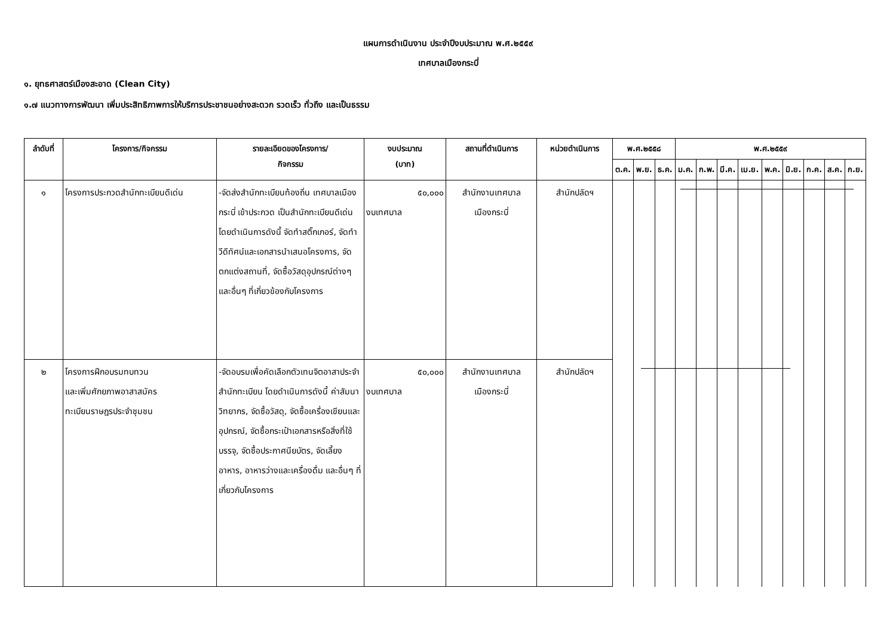แผนการดำเนินงาน ประจำปีงบประมาณ พ.ศ.๒๕๕๙
เทศบาลเมืองกระบี่
๑. ยุทธศาสตร์เมืองสะอาด (Clean City)
๑.๗ แนวทางการพัฒนา เพิ่มประสิทธิภาพการให้บริการประชาชนอย่างสะดวก รวดเร็ว ทั่วถึง และเป็นธรรม
| ลำดับที่ | โครงการ/กิจกรรม | รายละเอียดของโครงการ/ กิจกรรม | งบประมาณ (บาท) | สถานที่ดำเนินการ | หน่วยดำเนินการ | พ.ศ.๒๕๕๘ | | | พ.ศ.๒๕๕๙ | | | | | | | | |
| --- | --- | --- | --- | --- | --- | --- | --- | --- | --- | --- | --- | --- | --- | --- | --- | --- | --- |
| | | | | | | ต.ค. | พ.ย. | ธ.ค. | ม.ค. | ก.พ. | มี.ค. | เม.ย. | พ.ค. | มิ.ย. | ก.ค. | ส.ค. | ก.ย. |
| ๑ | โครงการประกวดสำนักทะเบียนดีเด่น | -จัดส่งสำนักทะเบียนท้องถิ่น เทศบาลเมืองกระบี่ เข้าประกวด เป็นสำนักทะเบียนดีเด่น โดยดำเนินการดังนี้ จัดทำสติ๊กเกอร์, จัดทำวีดีทัศน์และเอกสารนำเสนอโครงการ, จัดตกแต่งสถานที่, จัดซื้อวัสดุอุปกรณ์ต่างๆ และอื่นๆ ที่เกี่ยวข้องกับโครงการ | ๕๐,๐๐๐ งบเทศบาล | สำนักงานเทศบาล เมืองกระบี่ | สำนักปลัดฯ | | | | | | | | | | | | |
| ๒ | โครงการฝึกอบรมทบทวน และเพิ่มศักยภาพอาสาสมัคร ทะเบียนราษฎรประจำชุมชน | -จัดอบรมเพื่อคัดเลือกตัวเทนจิตอาสาประจำสำนักทะเบียน โดยดำเนินการดังนี้ ค่าสัมนาวิทยากร, จัดซื้อวัสดุ, จัดซื้อเครื่องเขียนและอุปกรณ์, จัดซื้อกระเป๋าเอกสารหรือสิ่งที่ใช้บรรจุ, จัดซื้อประกาศนียบัตร, จัดเลี้ยงอาหาร, อาหารว่างและเครื่องดื่ม และอื่นๆ ที่เกี่ยวกับโครงการ | ๕๐,๐๐๐ งบเทศบาล | สำนักงานเทศบาล เมืองกระบี่ | สำนักปลัดฯ | | | | | | | | | | | | |